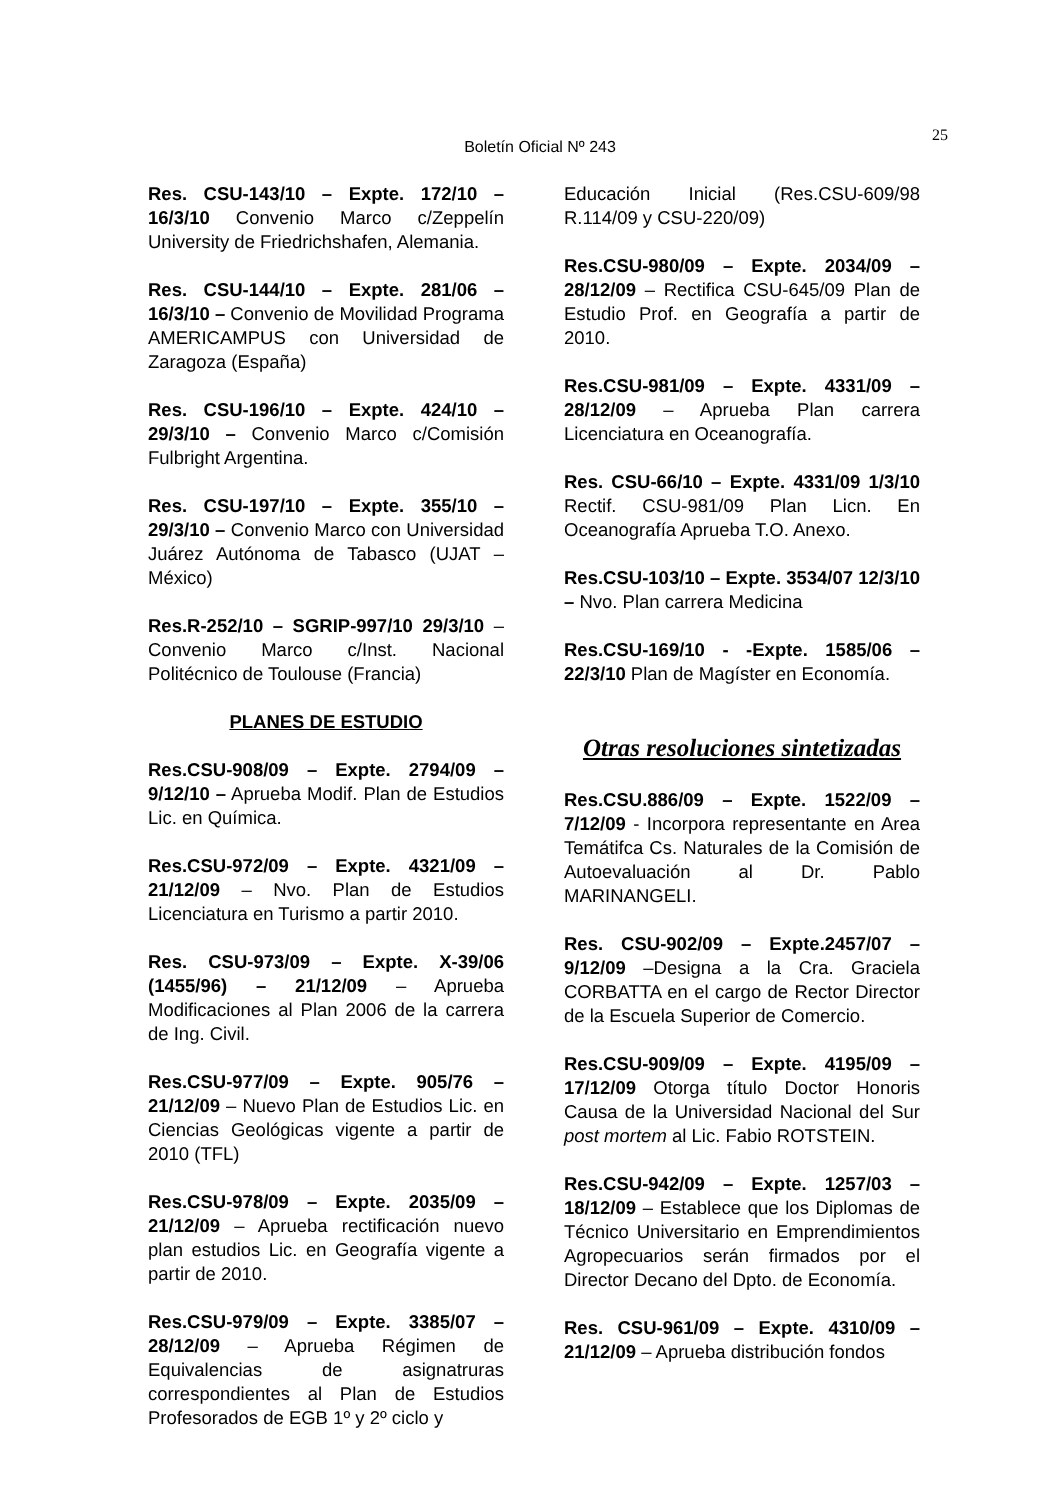Boletín Oficial Nº 243
25
Res. CSU-143/10 – Expte. 172/10 – 16/3/10 Convenio Marco c/Zeppelín University de Friedrichshafen, Alemania.
Res. CSU-144/10 – Expte. 281/06 – 16/3/10 – Convenio de Movilidad Programa AMERICAMPUS con Universidad de Zaragoza (España)
Res. CSU-196/10 – Expte. 424/10 – 29/3/10 – Convenio Marco c/Comisión Fulbright Argentina.
Res. CSU-197/10 – Expte. 355/10 – 29/3/10 – Convenio Marco con Universidad Juárez Autónoma de Tabasco (UJAT – México)
Res.R-252/10 – SGRIP-997/10 29/3/10 – Convenio Marco c/Inst. Nacional Politécnico de Toulouse (Francia)
PLANES DE ESTUDIO
Res.CSU-908/09 – Expte. 2794/09 – 9/12/10 – Aprueba Modif. Plan de Estudios Lic. en Química.
Res.CSU-972/09 – Expte. 4321/09 – 21/12/09 – Nvo. Plan de Estudios Licenciatura en Turismo a partir 2010.
Res. CSU-973/09 – Expte. X-39/06 (1455/96) – 21/12/09 – Aprueba Modificaciones al Plan 2006 de la carrera de Ing. Civil.
Res.CSU-977/09 – Expte. 905/76 – 21/12/09 – Nuevo Plan de Estudios Lic. en Ciencias Geológicas vigente a partir de 2010 (TFL)
Res.CSU-978/09 – Expte. 2035/09 – 21/12/09 – Aprueba rectificación nuevo plan estudios Lic. en Geografía vigente a partir de 2010.
Res.CSU-979/09 – Expte. 3385/07 – 28/12/09 – Aprueba Régimen de Equivalencias de asignatruras correspondientes al Plan de Estudios Profesorados de EGB 1º y 2º ciclo y
Educación Inicial (Res.CSU-609/98 R.114/09 y CSU-220/09)
Res.CSU-980/09 – Expte. 2034/09 – 28/12/09 – Rectifica CSU-645/09 Plan de Estudio Prof. en Geografía a partir de 2010.
Res.CSU-981/09 – Expte. 4331/09 – 28/12/09 – Aprueba Plan carrera Licenciatura en Oceanografía.
Res. CSU-66/10 – Expte. 4331/09 1/3/10 Rectif. CSU-981/09 Plan Licn. En Oceanografía Aprueba T.O. Anexo.
Res.CSU-103/10 – Expte. 3534/07 12/3/10 – Nvo. Plan carrera Medicina
Res.CSU-169/10 - -Expte. 1585/06 – 22/3/10 Plan de Magíster en Economía.
Otras resoluciones sintetizadas
Res.CSU.886/09 – Expte. 1522/09 – 7/12/09 - Incorpora representante en Area Temátifca Cs. Naturales de la Comisión de Autoevaluación al Dr. Pablo MARINANGELI.
Res. CSU-902/09 – Expte.2457/07 – 9/12/09 –Designa a la Cra. Graciela CORBATTA en el cargo de Rector Director de la Escuela Superior de Comercio.
Res.CSU-909/09 – Expte. 4195/09 – 17/12/09 Otorga título Doctor Honoris Causa de la Universidad Nacional del Sur post mortem al Lic. Fabio ROTSTEIN.
Res.CSU-942/09 – Expte. 1257/03 – 18/12/09 – Establece que los Diplomas de Técnico Universitario en Emprendimientos Agropecuarios serán firmados por el Director Decano del Dpto. de Economía.
Res. CSU-961/09 – Expte. 4310/09 – 21/12/09 – Aprueba distribución fondos